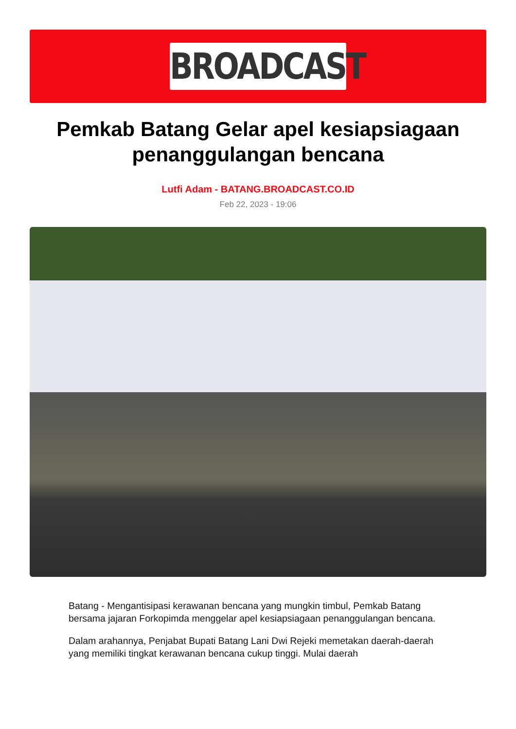BROADCAST
Pemkab Batang Gelar apel kesiapsiagaan penanggulangan bencana
Lutfi Adam - BATANG.BROADCAST.CO.ID
Feb 22, 2023 - 19:06
Batang - Mengantisipasi kerawanan bencana yang mungkin timbul, Pemkab Batang bersama jajaran Forkopimda menggelar apel kesiapsiagaan penanggulangan bencana.
Dalam arahannya, Penjabat Bupati Batang Lani Dwi Rejeki memetakan daerah-daerah yang memiliki tingkat kerawanan bencana cukup tinggi. Mulai daerah